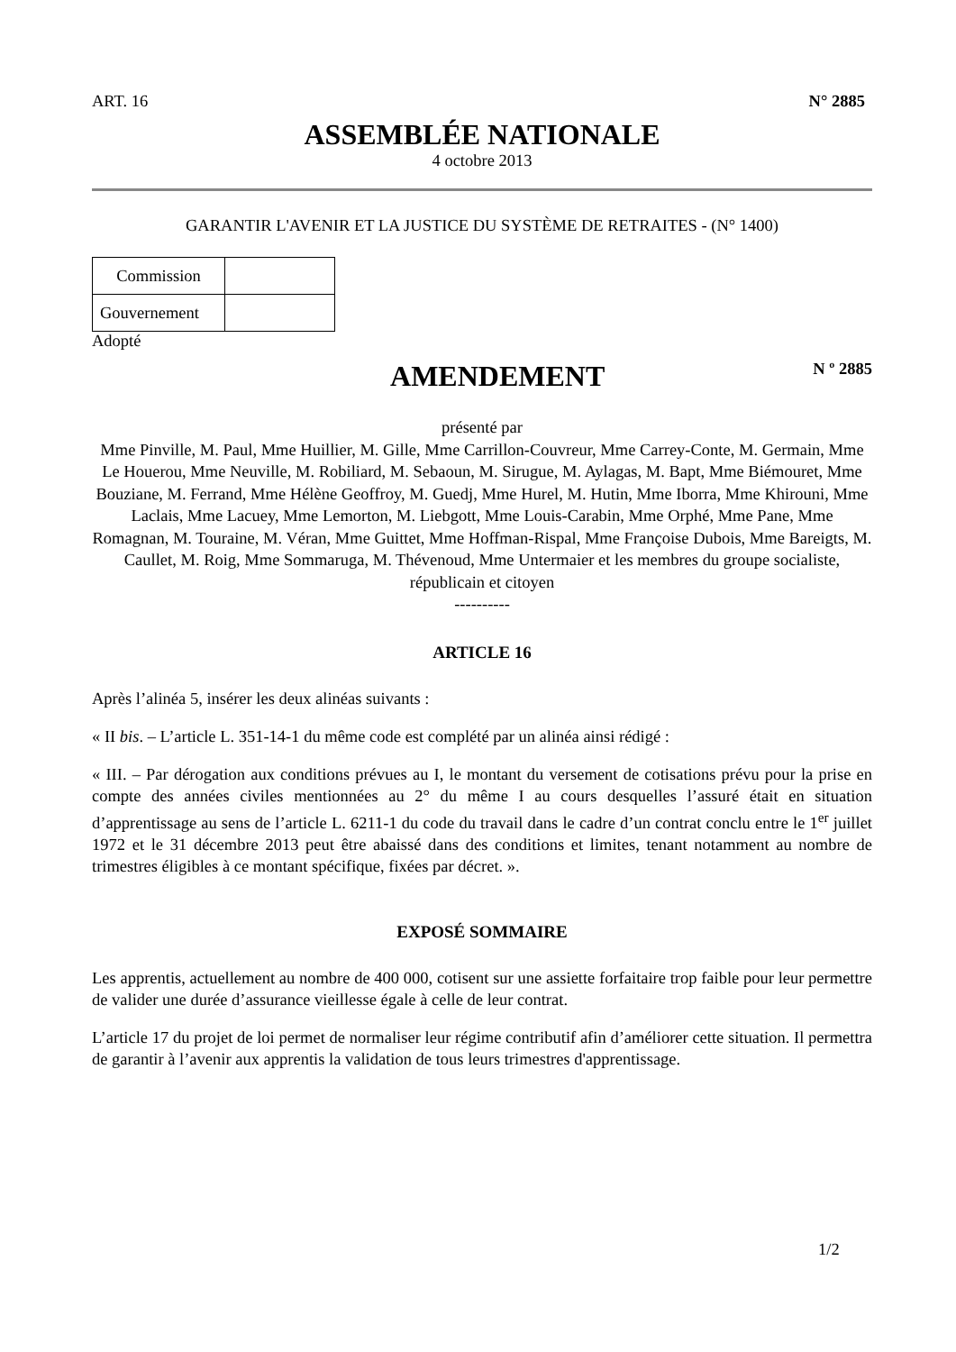ART. 16 N° 2885
ASSEMBLÉE NATIONALE
4 octobre 2013
GARANTIR L'AVENIR ET LA JUSTICE DU SYSTÈME DE RETRAITES - (N° 1400)
| Commission | |
| Gouvernement | |
Adopté
AMENDEMENT N º 2885
présenté par
Mme Pinville, M. Paul, Mme Huillier, M. Gille, Mme Carrillon-Couvreur, Mme Carrey-Conte, M. Germain, Mme Le Houerou, Mme Neuville, M. Robiliard, M. Sebaoun, M. Sirugue, M. Aylagas, M. Bapt, Mme Biémouret, Mme Bouziane, M. Ferrand, Mme Hélène Geoffroy, M. Guedj, Mme Hurel, M. Hutin, Mme Iborra, Mme Khirouni, Mme Laclais, Mme Lacuey, Mme Lemorton, M. Liebgott, Mme Louis-Carabin, Mme Orphé, Mme Pane, Mme Romagnan, M. Touraine, M. Véran, Mme Guittet, Mme Hoffman-Rispal, Mme Françoise Dubois, Mme Bareigts, M. Caullet, M. Roig, Mme Sommaruga, M. Thévenoud, Mme Untermaier et les membres du groupe socialiste, républicain et citoyen
----------
ARTICLE 16
Après l’alinéa 5, insérer les deux alinéas suivants :
« II bis. – L’article L. 351-14-1 du même code est complété par un alinéa ainsi rédigé :
« III. – Par dérogation aux conditions prévues au I, le montant du versement de cotisations prévu pour la prise en compte des années civiles mentionnées au 2° du même I au cours desquelles l’assuré était en situation d’apprentissage au sens de l’article L. 6211-1 du code du travail dans le cadre d’un contrat conclu entre le 1<sup>er</sup> juillet 1972 et le 31 décembre 2013 peut être abaissé dans des conditions et limites, tenant notamment au nombre de trimestres éligibles à ce montant spécifique, fixées par décret. ».
EXPOSÉ SOMMAIRE
Les apprentis, actuellement au nombre de 400 000, cotisent sur une assiette forfaitaire trop faible pour leur permettre de valider une durée d’assurance vieillesse égale à celle de leur contrat.
L’article 17 du projet de loi permet de normaliser leur régime contributif afin d’améliorer cette situation. Il permettra de garantir à l’avenir aux apprentis la validation de tous leurs trimestres d'apprentissage.
1/2